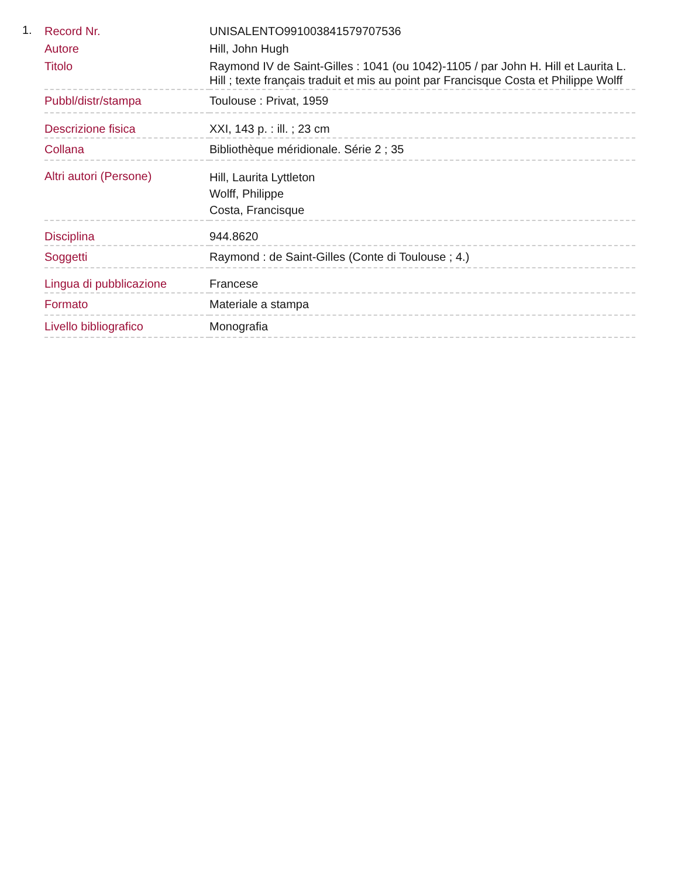1.
| Record Nr. | UNISALENTO991003841579707536 |
| Autore | Hill, John Hugh |
| Titolo | Raymond IV de Saint-Gilles : 1041 (ou 1042)-1105 / par John H. Hill et Laurita L. Hill ; texte français traduit et mis au point par Francisque Costa et Philippe Wolff |
| Pubbl/distr/stampa | Toulouse : Privat, 1959 |
| Descrizione fisica | XXI, 143 p. : ill. ; 23 cm |
| Collana | Bibliothèque méridionale. Série 2 ; 35 |
| Altri autori (Persone) | Hill, Laurita Lyttleton Wolff, Philippe Costa, Francisque |
| Disciplina | 944.8620 |
| Soggetti | Raymond : de Saint-Gilles (Conte di Toulouse ; 4.) |
| Lingua di pubblicazione | Francese |
| Formato | Materiale a stampa |
| Livello bibliografico | Monografia |